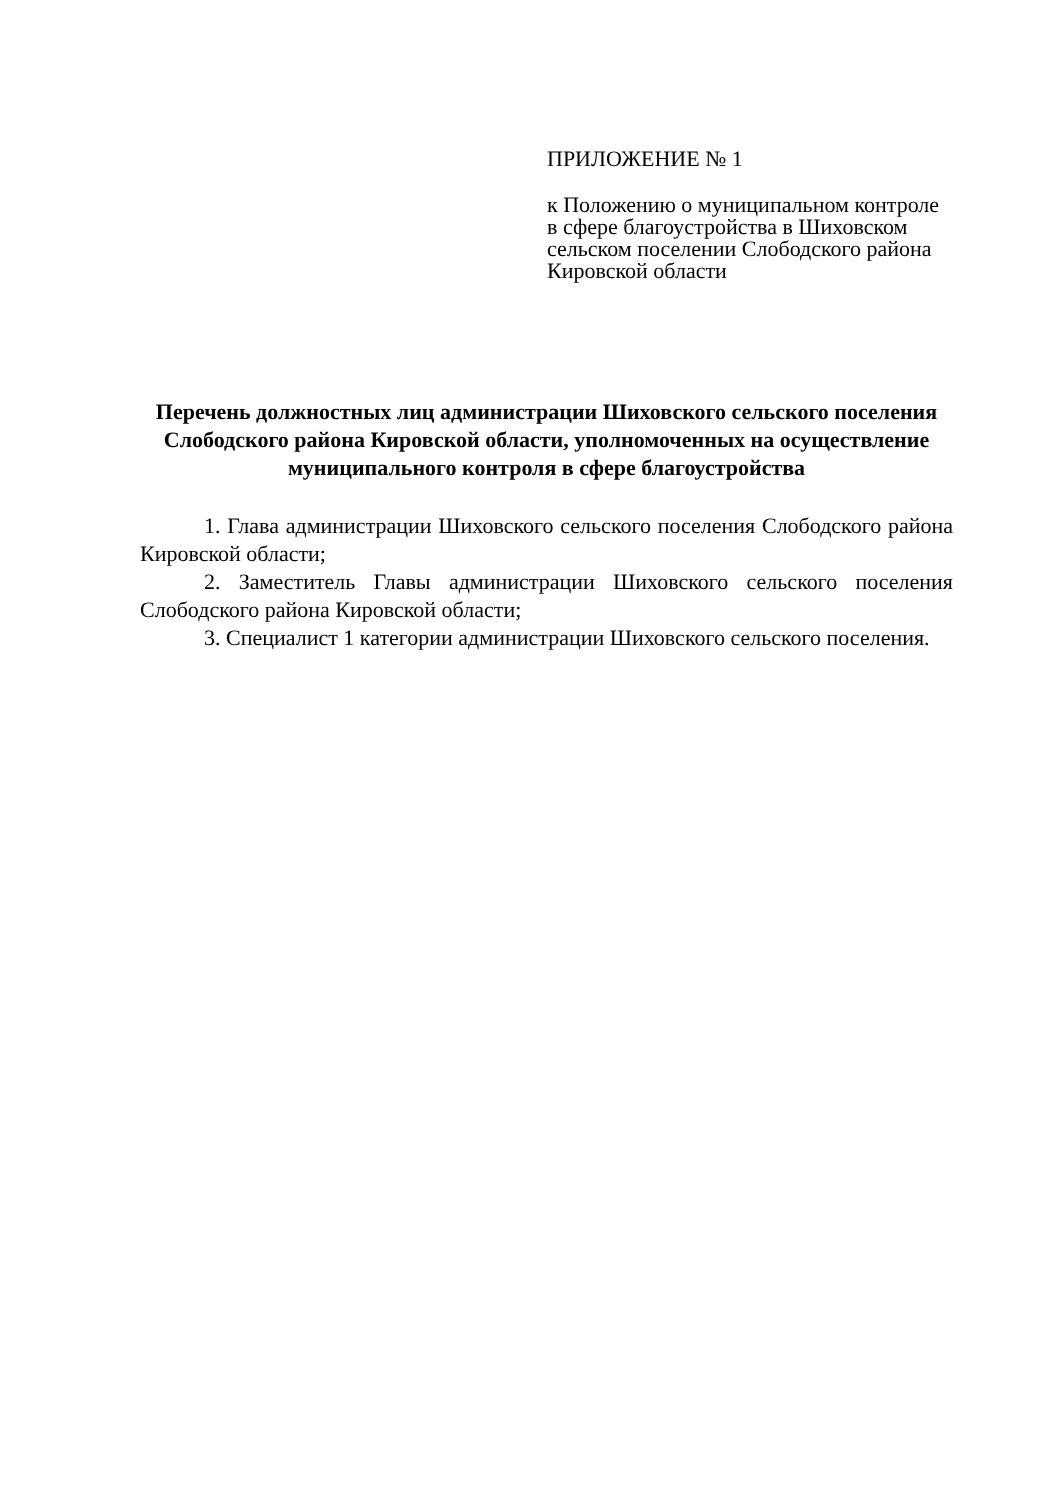ПРИЛОЖЕНИЕ № 1
к Положению о муниципальном контроле в сфере благоустройства в Шиховском сельском поселении Слободского района Кировской области
Перечень должностных лиц администрации Шиховского сельского поселения Слободского района Кировской области, уполномоченных на осуществление муниципального контроля в сфере благоустройства
1. Глава администрации Шиховского сельского поселения Слободского района Кировской области;
2. Заместитель Главы администрации Шиховского сельского поселения Слободского района Кировской области;
3. Специалист 1 категории администрации Шиховского сельского поселения.